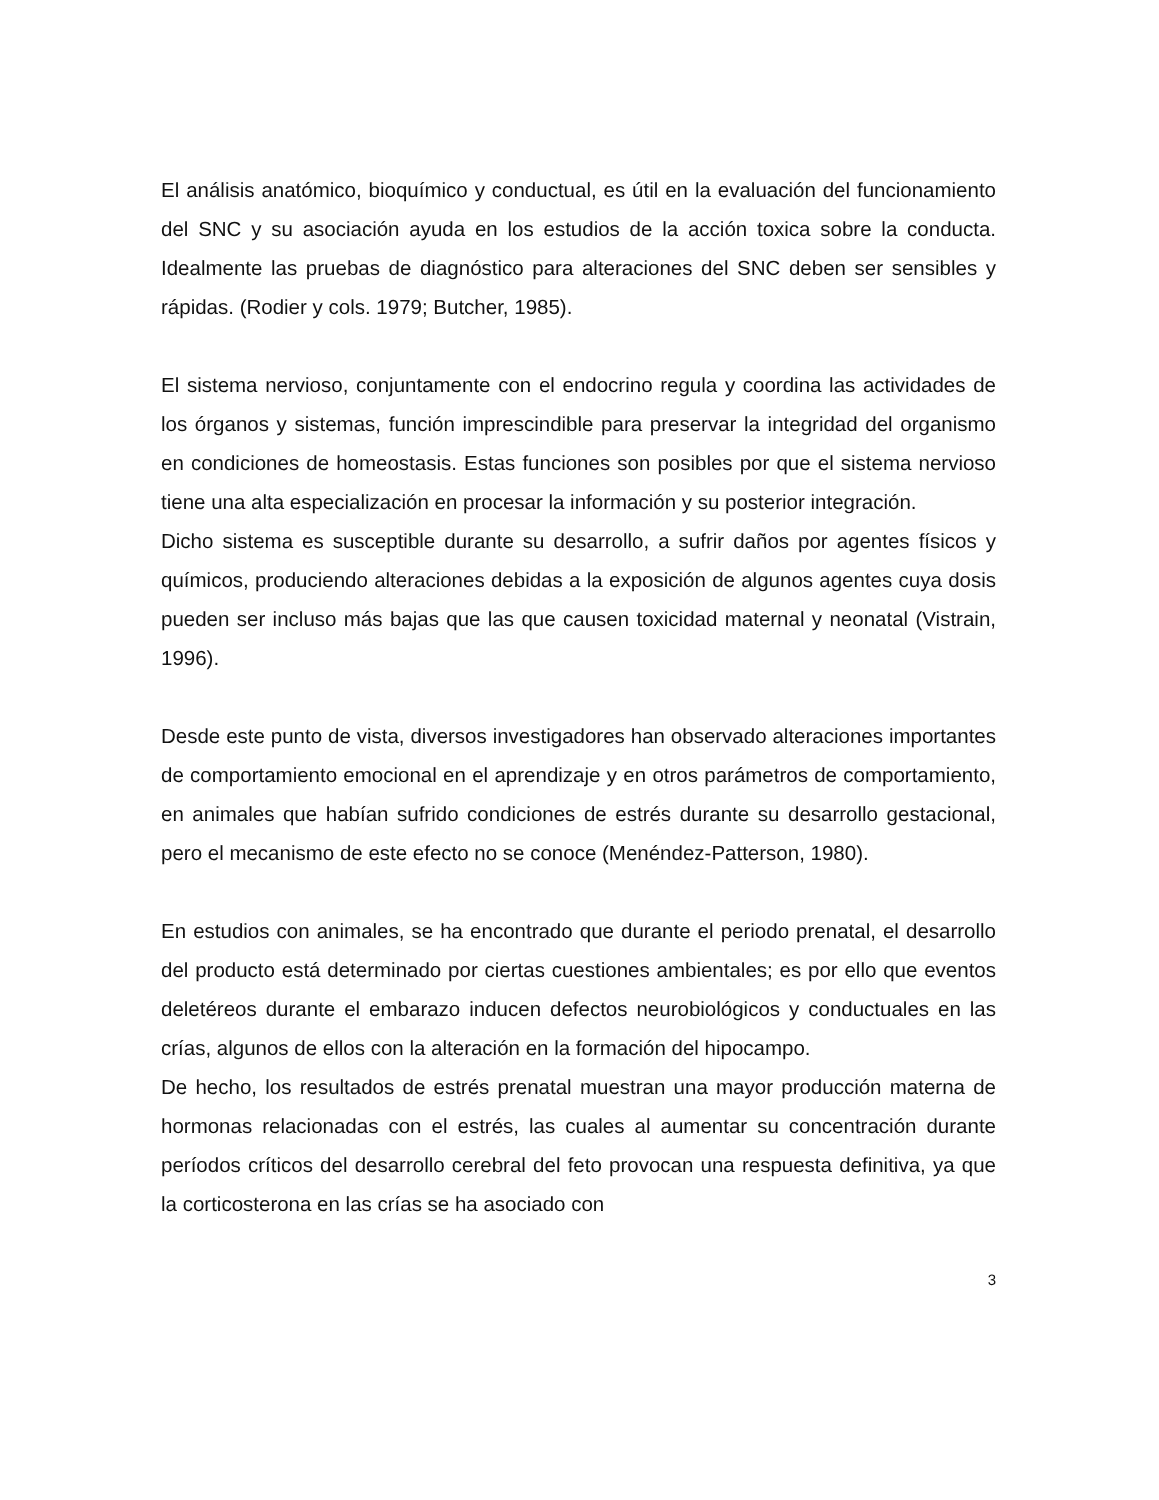El análisis anatómico, bioquímico y conductual, es útil en la evaluación del funcionamiento del SNC y su asociación ayuda en los estudios de la acción toxica sobre la conducta. Idealmente las pruebas de diagnóstico para alteraciones del SNC deben ser sensibles y rápidas. (Rodier y cols. 1979; Butcher, 1985).
El sistema nervioso, conjuntamente con el endocrino regula y coordina las actividades de los órganos y sistemas, función imprescindible para preservar la integridad del organismo en condiciones de homeostasis. Estas funciones son posibles por que el sistema nervioso tiene una alta especialización en procesar la información y su posterior integración.
Dicho sistema es susceptible durante su desarrollo, a sufrir daños por agentes físicos y químicos, produciendo alteraciones debidas a la exposición de algunos agentes cuya dosis pueden ser incluso más bajas que las que causen toxicidad maternal y neonatal (Vistrain, 1996).
Desde este punto de vista, diversos investigadores han observado alteraciones importantes de comportamiento emocional en el aprendizaje y en otros parámetros de comportamiento, en animales que habían sufrido condiciones de estrés durante su desarrollo gestacional, pero el mecanismo de este efecto no se conoce (Menéndez-Patterson, 1980).
En estudios con animales, se ha encontrado que durante el periodo prenatal, el desarrollo del producto está determinado por ciertas cuestiones ambientales; es por ello que eventos deletéreos durante el embarazo inducen defectos neurobiológicos y conductuales en las crías, algunos de ellos con la alteración en la formación del hipocampo.
De hecho, los resultados de estrés prenatal muestran una mayor producción materna de hormonas relacionadas con el estrés, las cuales al aumentar su concentración durante períodos críticos del desarrollo cerebral del feto provocan una respuesta definitiva, ya que la corticosterona en las crías se ha asociado con
3